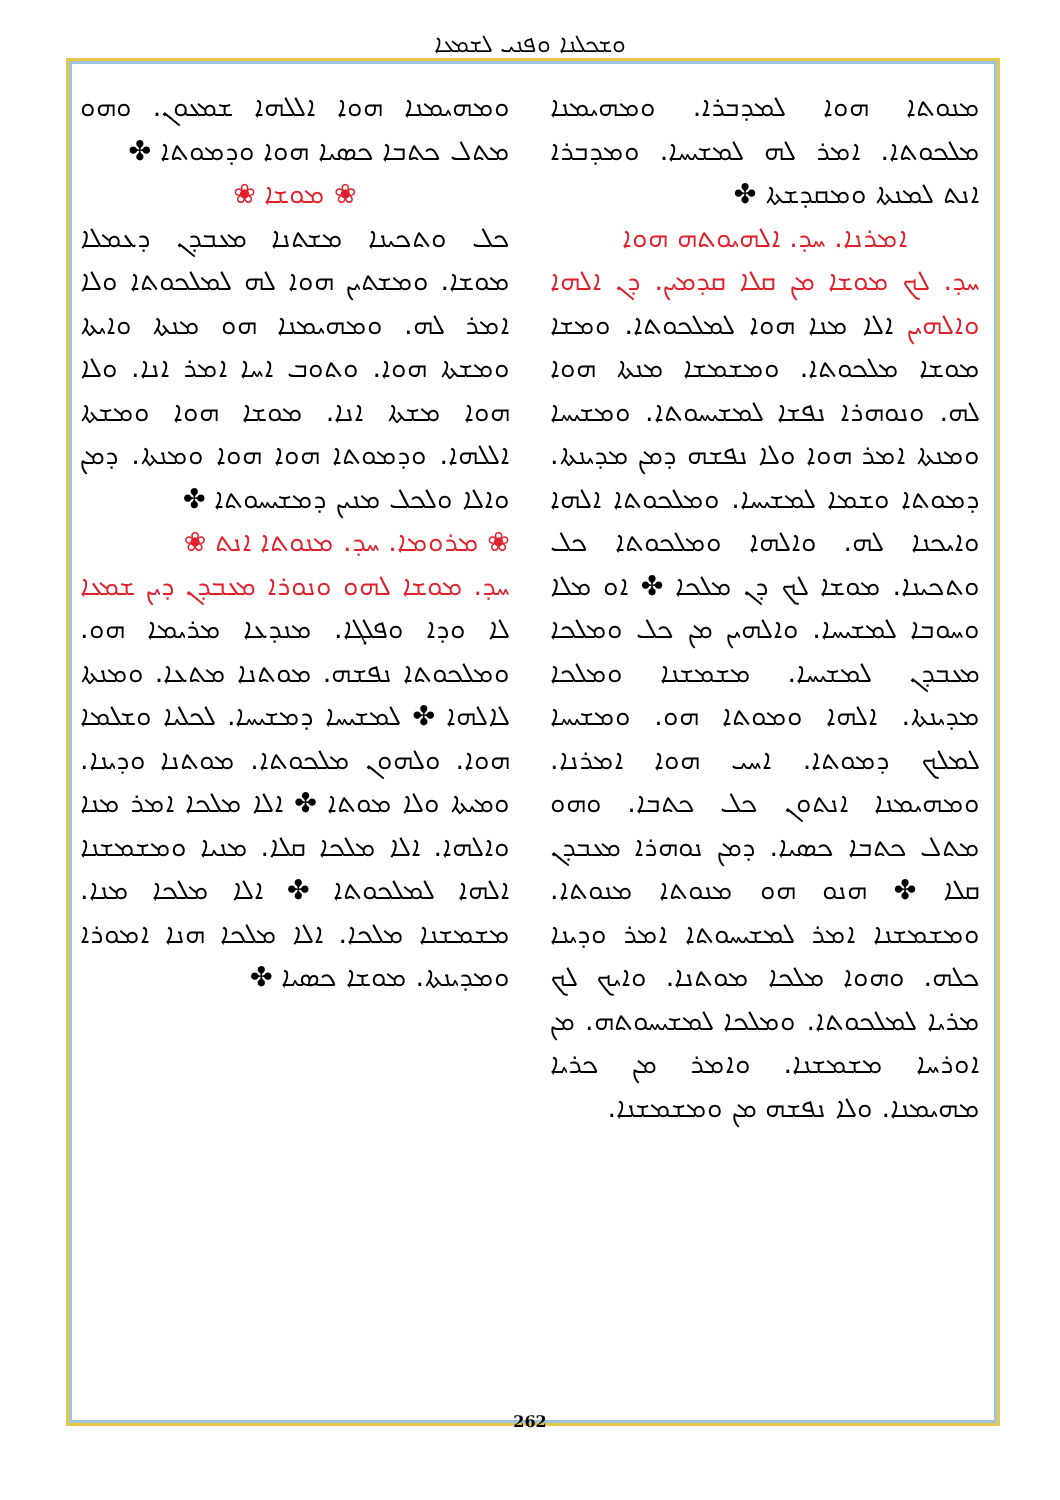ܘܫܟܠܢܐ ܘܦܢܝ ܠܫܡܥܐ
ܘܡܗܝܡܢܐ ܗܘܐ ܐܠܠܗܐ ܫܡܥܘܢ. ܘܗܘ ܡܬܠ ܟܬܒܐ ܟܣܝܐ ܗܘܐ ܘܕܡܘܬܐ ✤
❀ ܡܘܫܐ ❀
ܟܠ ܘܬܟܝܢܐ ܡܫܬܢܐ ܡܥܒܕܢ ܕܥܡܠܐ ܡܘܫܐ. ܘܡܫܬܝܢ ܗܘܐ ܠܗ ܠܡܠܟܘܬܐ ܘܠܐ ܐܡܪ ܠܗ. ܘܡܗܝܡܢܐ ܗܘ ܡܢܬܐ ܘܐܝܬܐ ܘܡܫܬܐ ܗܘܐ. ܘܬܘܒ ܐܚܐ ܐܡܪ ܐܢܐ. ܘܠܐ ܗܘܐ ܡܫܬܐ ܐܢܐ. ܡܘܫܐ ܗܘܐ ܘܡܫܬܐ ܐܠܠܗܐ. ܘܕܡܘܬܐ ܗܘܐ ܗܘܐ ܘܡܢܬܐ. ܕܡܢ ܘܐܠܐ ܘܠܟܠ ܡܢܝܢ ܕܡܫܝܚܘܬܐ ✤
❀ ܡܪܘܡܐ. ܚܕ. ܡܢܘܬܐ ܐܢܬ ❀
ܚܕ. ܡܘܫܐ ܠܗܘ ܘܢܘܪܐ ܡܥܒܕܢ ܕܝܢ ܫܡܥܐ ܠܐ ܘܕܐ ܘܦܠܓܐ. ܡܢܕܥܐ ܡܪܝܡܐ ܗܘ. ܘܡܠܟܘܬܐ ܢܦܫܗ. ܡܘܬܢܐ ܡܬܥܐ. ܘܡܢܬܐ ܠܐܠܗܐ ✤ ܠܡܫܝܚܐ ܕܡܫܝܚܐ. ܠܟܠܝܐ ܘܫܠܡܐ ܗܘܐ. ܘܠܗܘܢ ܡܠܟܘܬܐ. ܡܘܬܢܐ ܘܕܝܢܐ. ܘܡܝܬܐ ܘܠܐ ܡܘܬܐ ✤ ܐܠܐ ܡܠܟܐ ܐܡܪ ܡܢܐ ܘܐܠܗܐ. ܐܠܐ ܡܠܟܐ ܩܠܐ. ܡܢܝܐ ܘܡܫܡܫܢܐ ܐܠܗܐ ܠܡܠܟܘܬܐ ✤ ܐܠܐ ܡܠܟܐ ܡܢܐ. ܡܫܡܫܢܐ ܡܠܟܐ. ܐܠܐ ܡܠܟܐ ܗܢܐ ܐܡܘܪܐ ܘܡܕܝܢܬܐ. ܡܘܫܐ ܟܣܝܐ ✤
ܡܢܘܬܐ ܗܘܐ ܠܡܕܒܪܐ. ܘܡܗܝܡܢܐ ܡܠܟܘܬܐ. ܐܡܪ ܠܗ ܠܡܫܝܚܐ. ܘܡܕܒܪܐ ܐܢܬ ܠܡܢܬܐ ܘܡܩܕܫܬܐ ✤
ܐܡܪܢܐ. ܚܕ. ܐܠܗܝܘܬܗ ܗܘܐ
ܚܕ. ܠܟ ܡܘܫܐ ܡܢ ܩܠܐ ܩܕܡܝܢ. ܕܢ ܐܠܗܐ ܘܐܠܗܝܢ ܐܠܐ ܡܢܐ ܗܘܐ ܠܡܠܟܘܬܐ. ܘܡܫܐ ܡܘܫܐ ܡܠܟܘܬܐ. ܘܡܫܡܫܐ ܡܢܬܐ ܗܘܐ ܠܗ. ܘܢܘܗܪܐ ܢܦܫܐ ܠܡܫܝܚܘܬܐ. ܘܡܫܝܚܐ ܘܡܢܬܐ ܐܡܪ ܗܘܐ ܘܠܐ ܢܦܫܗ ܕܡܢ ܡܕܝܢܬܐ. ܕܡܘܬܐ ܘܫܡܐ ܠܡܫܝܚܐ. ܘܡܠܟܘܬܐ ܐܠܗܐ ܘܐܝܟܢܐ ܠܗ. ܘܐܠܗܐ ܘܡܠܟܘܬܐ ܟܠ ܘܬܟܝܢܐ. ܡܘܫܐ ܠܟ ܕܢ ܡܠܟܐ ✤ ܐܘ ܡܠܐ ܘܚܘܒܐ ܠܡܫܝܚܐ. ܘܐܠܗܝܢ ܡܢ ܟܠ ܘܡܠܟܐ ܡܥܒܕܢ ܠܡܫܝܚܐ. ܡܫܡܫܢܐ ܘܡܠܟܐ ܡܕܝܢܬܐ. ܐܠܗܐ ܘܡܘܬܐ ܗܘ. ܘܡܫܝܚܐ ܠܡܠܟ ܕܡܘܬܐ. ܐܚܝ ܗܘܐ ܐܡܪܢܐ. ܘܡܗܝܡܢܐ ܐܢܬܘܢ ܟܠ ܟܬܒܐ. ܘܗܘ ܡܬܠ ܟܬܒܐ ܟܣܝܐ. ܕܡܢ ܢܘܗܪܐ ܡܥܒܕܢ ܩܠܐ ✤ ܗܢܘ ܗܘ ܡܢܘܬܐ ܡܢܘܬܐ. ܘܡܫܡܫܢܐ ܐܡܪ ܠܡܫܝܚܘܬܐ ܐܡܪ ܘܕܝܢܐ ܟܠܗ. ܘܗܘܐ ܡܠܟܐ ܡܘܬܢܐ. ܘܐܝܟ ܠܟ ܡܪܝܐ ܠܡܠܟܘܬܐ. ܘܡܠܟܐ ܠܡܫܝܚܘܬܗ. ܡܢ ܐܘܪܚܐ ܡܫܡܫܢܐ. ܘܐܡܪ ܡܢ ܟܪܝܐ ܡܗܝܡܢܐ. ܘܠܐ ܢܦܫܗ ܡܢ ܘܡܫܡܫܢܐ.
262